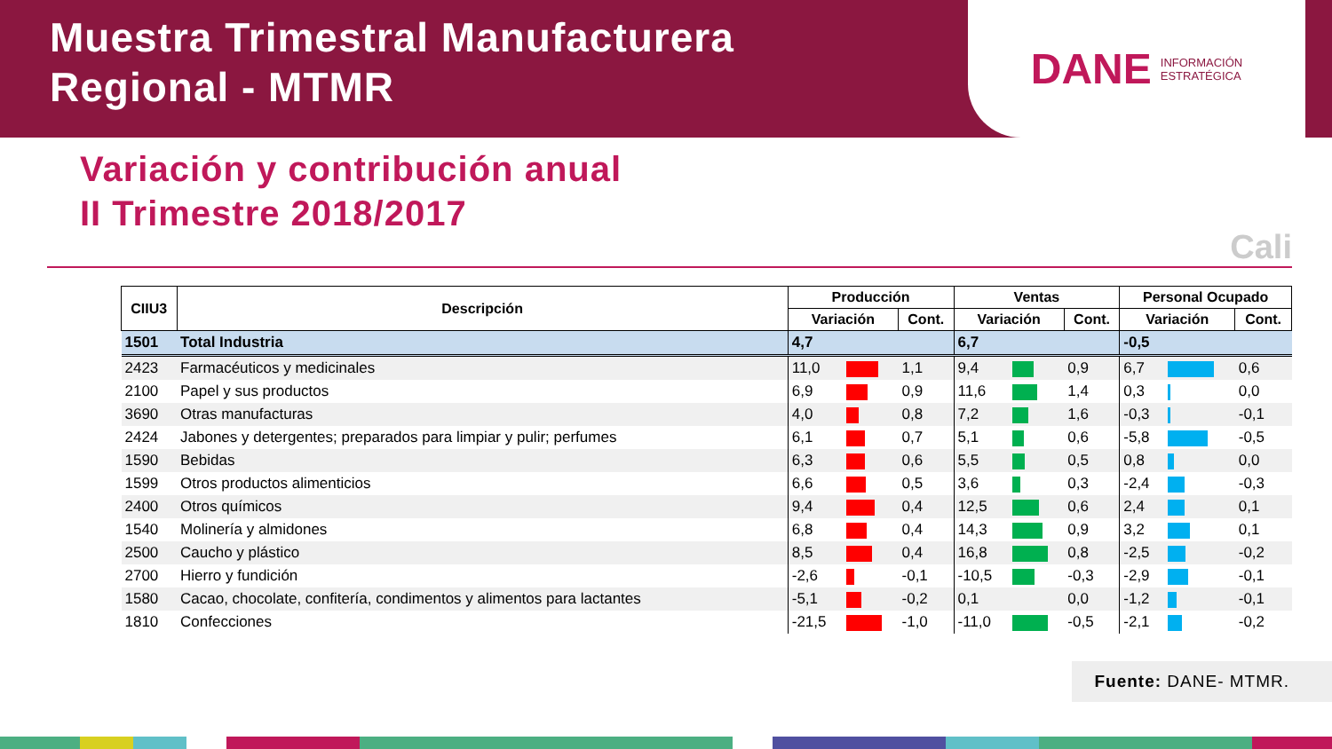Muestra Trimestral Manufacturera
Regional - MTMR
DANE INFORMACIÓN
ESTRATÉGICA
Variación y contribución anual
II Trimestre 2018/2017
Cali
| CIIU3 | Descripción | Producción | | | Ventas | | | Personal Ocupado | | |
| --- | --- | --- | --- | --- | --- | --- | --- | --- | --- | --- |
| | | Variación | | Cont. | Variación | | Cont. | Variación | | Cont. |
| 1501 | Total Industria | 4,7 | | | 6,7 | | | -0,5 | | |
| 2423 | Farmacéuticos y medicinales | 11,0 | | 1,1 | 9,4 | | 0,9 | 6,7 | | 0,6 |
| 2100 | Papel y sus productos | 6,9 | | 0,9 | 11,6 | | 1,4 | 0,3 | | 0,0 |
| 3690 | Otras manufacturas | 4,0 | | 0,8 | 7,2 | | 1,6 | -0,3 | | -0,1 |
| 2424 | Jabones y detergentes; preparados para limpiar y pulir; perfumes | 6,1 | | 0,7 | 5,1 | | 0,6 | -5,8 | | -0,5 |
| 1590 | Bebidas | 6,3 | | 0,6 | 5,5 | | 0,5 | 0,8 | | 0,0 |
| 1599 | Otros productos alimenticios | 6,6 | | 0,5 | 3,6 | | 0,3 | -2,4 | | -0,3 |
| 2400 | Otros químicos | 9,4 | | 0,4 | 12,5 | | 0,6 | 2,4 | | 0,1 |
| 1540 | Molinería y almidones | 6,8 | | 0,4 | 14,3 | | 0,9 | 3,2 | | 0,1 |
| 2500 | Caucho y plástico | 8,5 | | 0,4 | 16,8 | | 0,8 | -2,5 | | -0,2 |
| 2700 | Hierro y fundición | -2,6 | | -0,1 | -10,5 | | -0,3 | -2,9 | | -0,1 |
| 1580 | Cacao, chocolate, confitería, condimentos y alimentos para lactantes | -5,1 | | -0,2 | 0,1 | | 0,0 | -1,2 | | -0,1 |
| 1810 | Confecciones | -21,5 | | -1,0 | -11,0 | | -0,5 | -2,1 | | -0,2 |
Fuente: DANE- MTMR.